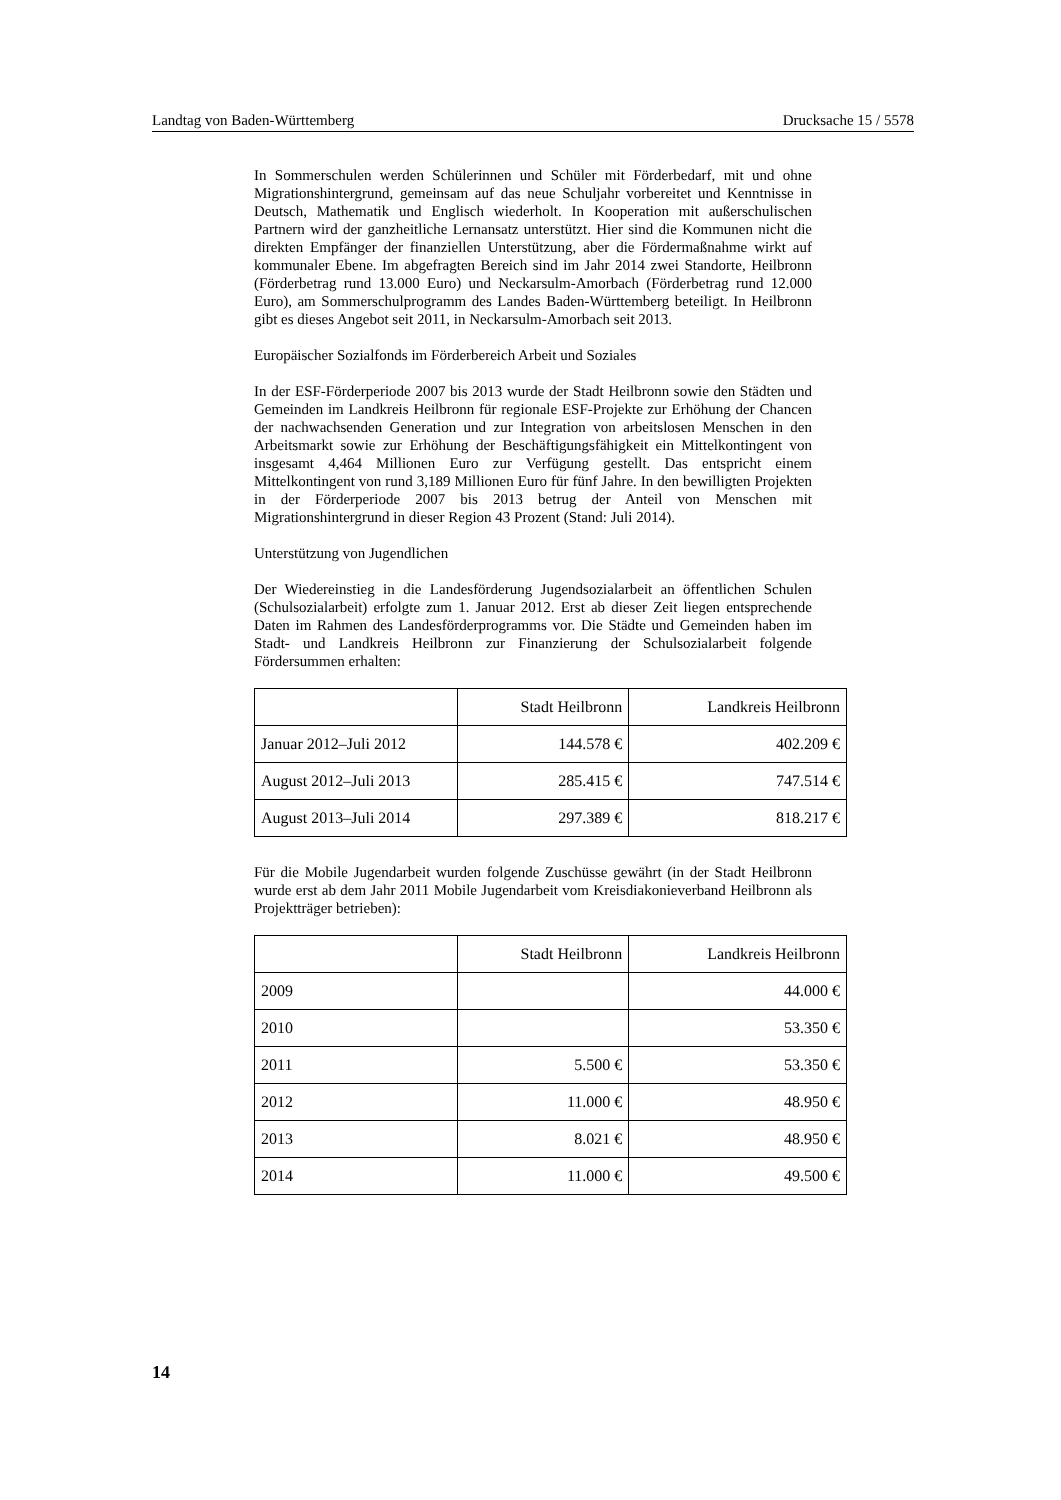Landtag von Baden-Württemberg Drucksache 15 / 5578
In Sommerschulen werden Schülerinnen und Schüler mit Förderbedarf, mit und ohne Migrationshintergrund, gemeinsam auf das neue Schuljahr vorbereitet und Kenntnisse in Deutsch, Mathematik und Englisch wiederholt. In Kooperation mit außerschulischen Partnern wird der ganzheitliche Lernansatz unterstützt. Hier sind die Kommunen nicht die direkten Empfänger der finanziellen Unterstützung, aber die Fördermaßnahme wirkt auf kommunaler Ebene. Im abgefragten Bereich sind im Jahr 2014 zwei Standorte, Heilbronn (Förderbetrag rund 13.000 Euro) und Neckarsulm-Amorbach (Förderbetrag rund 12.000 Euro), am Sommerschulprogramm des Landes Baden-Württemberg beteiligt. In Heilbronn gibt es dieses Angebot seit 2011, in Neckarsulm-Amorbach seit 2013.
Europäischer Sozialfonds im Förderbereich Arbeit und Soziales
In der ESF-Förderperiode 2007 bis 2013 wurde der Stadt Heilbronn sowie den Städten und Gemeinden im Landkreis Heilbronn für regionale ESF-Projekte zur Erhöhung der Chancen der nachwachsenden Generation und zur Integration von arbeitslosen Menschen in den Arbeitsmarkt sowie zur Erhöhung der Beschäftigungsfähigkeit ein Mittelkontingent von insgesamt 4,464 Millionen Euro zur Verfügung gestellt. Das entspricht einem Mittelkontingent von rund 3,189 Millionen Euro für fünf Jahre. In den bewilligten Projekten in der Förderperiode 2007 bis 2013 betrug der Anteil von Menschen mit Migrationshintergrund in dieser Region 43 Prozent (Stand: Juli 2014).
Unterstützung von Jugendlichen
Der Wiedereinstieg in die Landesförderung Jugendsozialarbeit an öffentlichen Schulen (Schulsozialarbeit) erfolgte zum 1. Januar 2012. Erst ab dieser Zeit liegen entsprechende Daten im Rahmen des Landesförderprogramms vor. Die Städte und Gemeinden haben im Stadt- und Landkreis Heilbronn zur Finanzierung der Schulsozialarbeit folgende Fördersummen erhalten:
| | Stadt Heilbronn | Landkreis Heilbronn |
| --- | --- | --- |
| Januar 2012–Juli 2012 | 144.578 € | 402.209 € |
| August 2012–Juli 2013 | 285.415 € | 747.514 € |
| August 2013–Juli 2014 | 297.389 € | 818.217 € |
Für die Mobile Jugendarbeit wurden folgende Zuschüsse gewährt (in der Stadt Heilbronn wurde erst ab dem Jahr 2011 Mobile Jugendarbeit vom Kreisdiakonieverband Heilbronn als Projektträger betrieben):
| | Stadt Heilbronn | Landkreis Heilbronn |
| --- | --- | --- |
| 2009 | | 44.000 € |
| 2010 | | 53.350 € |
| 2011 | 5.500 € | 53.350 € |
| 2012 | 11.000 € | 48.950 € |
| 2013 | 8.021 € | 48.950 € |
| 2014 | 11.000 € | 49.500 € |
14